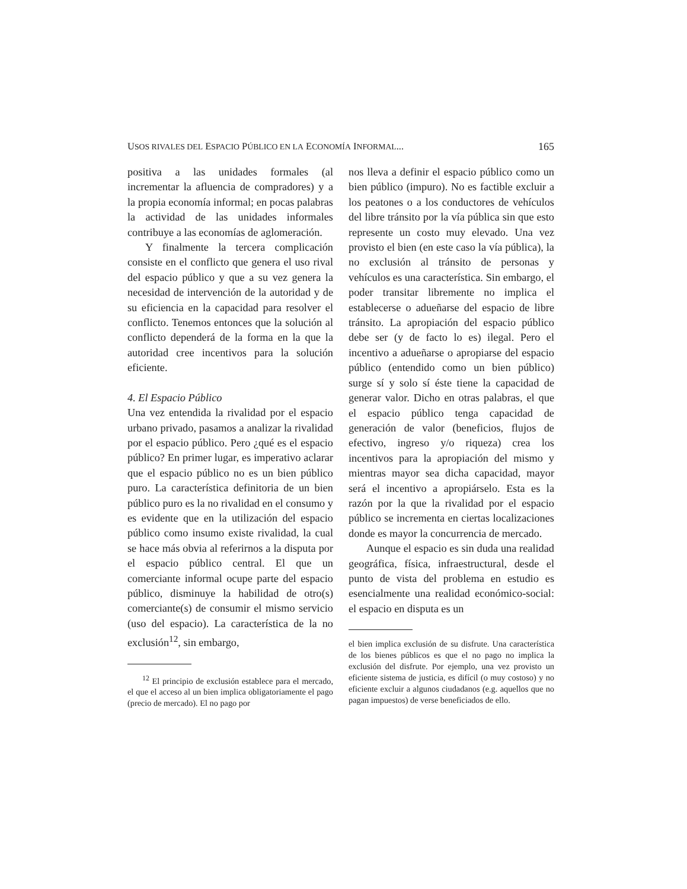USOS RIVALES DEL ESPACIO PÚBLICO EN LA ECONOMÍA INFORMAL... 165
positiva a las unidades formales (al incrementar la afluencia de compradores) y a la propia economía informal; en pocas palabras la actividad de las unidades informales contribuye a las economías de aglomeración.
Y finalmente la tercera complicación consiste en el conflicto que genera el uso rival del espacio público y que a su vez genera la necesidad de intervención de la autoridad y de su eficiencia en la capacidad para resolver el conflicto. Tenemos entonces que la solución al conflicto dependerá de la forma en la que la autoridad cree incentivos para la solución eficiente.
4. El Espacio Público
Una vez entendida la rivalidad por el espacio urbano privado, pasamos a analizar la rivalidad por el espacio público. Pero ¿qué es el espacio público? En primer lugar, es imperativo aclarar que el espacio público no es un bien público puro. La característica definitoria de un bien público puro es la no rivalidad en el consumo y es evidente que en la utilización del espacio público como insumo existe rivalidad, la cual se hace más obvia al referirnos a la disputa por el espacio público central. El que un comerciante informal ocupe parte del espacio público, disminuye la habilidad de otro(s) comerciante(s) de consumir el mismo servicio (uso del espacio). La característica de la no exclusión<sup>12</sup>, sin embargo,
<sup>12</sup> El principio de exclusión establece para el mercado, el que el acceso al un bien implica obligatoriamente el pago (precio de mercado). El no pago por
nos lleva a definir el espacio público como un bien público (impuro). No es factible excluir a los peatones o a los conductores de vehículos del libre tránsito por la vía pública sin que esto represente un costo muy elevado. Una vez provisto el bien (en este caso la vía pública), la no exclusión al tránsito de personas y vehículos es una característica. Sin embargo, el poder transitar libremente no implica el establecerse o adueñarse del espacio de libre tránsito. La apropiación del espacio público debe ser (y de facto lo es) ilegal. Pero el incentivo a adueñarse o apropiarse del espacio público (entendido como un bien público) surge sí y solo sí éste tiene la capacidad de generar valor. Dicho en otras palabras, el que el espacio público tenga capacidad de generación de valor (beneficios, flujos de efectivo, ingreso y/o riqueza) crea los incentivos para la apropiación del mismo y mientras mayor sea dicha capacidad, mayor será el incentivo a apropiárselo. Esta es la razón por la que la rivalidad por el espacio público se incrementa en ciertas localizaciones donde es mayor la concurrencia de mercado.
Aunque el espacio es sin duda una realidad geográfica, física, infraestructural, desde el punto de vista del problema en estudio es esencialmente una realidad económico-social: el espacio en disputa es un
el bien implica exclusión de su disfrute. Una característica de los bienes públicos es que el no pago no implica la exclusión del disfrute. Por ejemplo, una vez provisto un eficiente sistema de justicia, es difícil (o muy costoso) y no eficiente excluir a algunos ciudadanos (e.g. aquellos que no pagan impuestos) de verse beneficiados de ello.